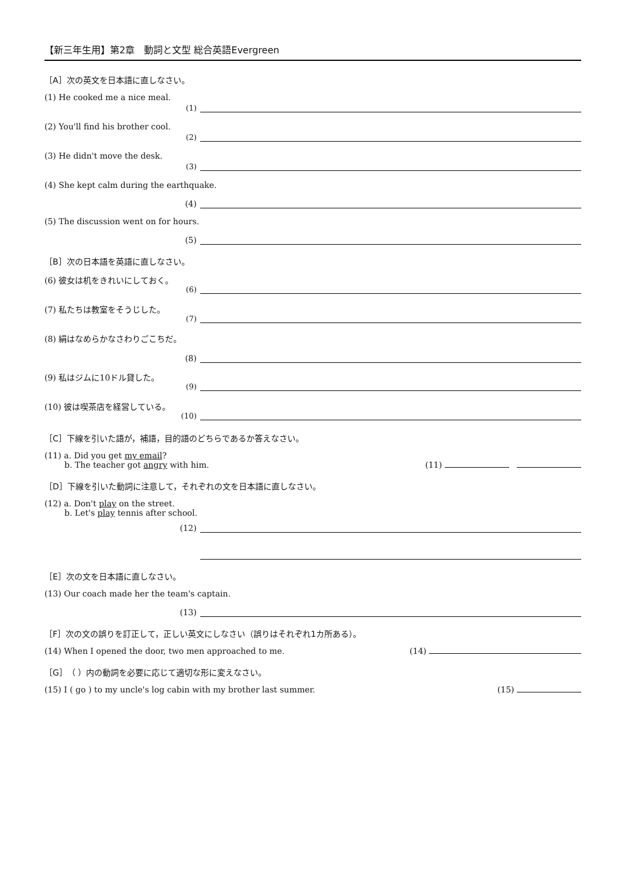【新三年生用】第2章　動詞と文型 総合英語Evergreen
［A］次の英文を日本語に直しなさい。
(1) He cooked me a nice meal. (1)
(2) You'll find his brother cool. (2)
(3) He didn't move the desk. (3)
(4) She kept calm during the earthquake.
(4)
(5) The discussion went on for hours.
(5)
［B］次の日本語を英語に直しなさい。
(6) 彼女は机をきれいにしておく。 (6)
(7) 私たちは教室をそうじした。 (7)
(8) 絹はなめらかなさわりごこちだ。
(8)
(9) 私はジムに10ドル貸した。 (9)
(10) 彼は喫茶店を経営している。 (10)
［C］下線を引いた語が，補語，目的語のどちらであるか答えなさい。
(11) a. Did you get my email?
b. The teacher got angry with him. (11)
［D］下線を引いた動詞に注意して，それぞれの文を日本語に直しなさい。
(12) a. Don't play on the street.
b. Let's play tennis after school.
(12)
［E］次の文を日本語に直しなさい。
(13) Our coach made her the team's captain.
(13)
［F］次の文の誤りを訂正して，正しい英文にしなさい（誤りはそれぞれ1カ所ある）。
(14) When I opened the door, two men approached to me. (14)
［G］（ ）内の動詞を必要に応じて適切な形に変えなさい。
(15) I ( go ) to my uncle's log cabin with my brother last summer. (15)